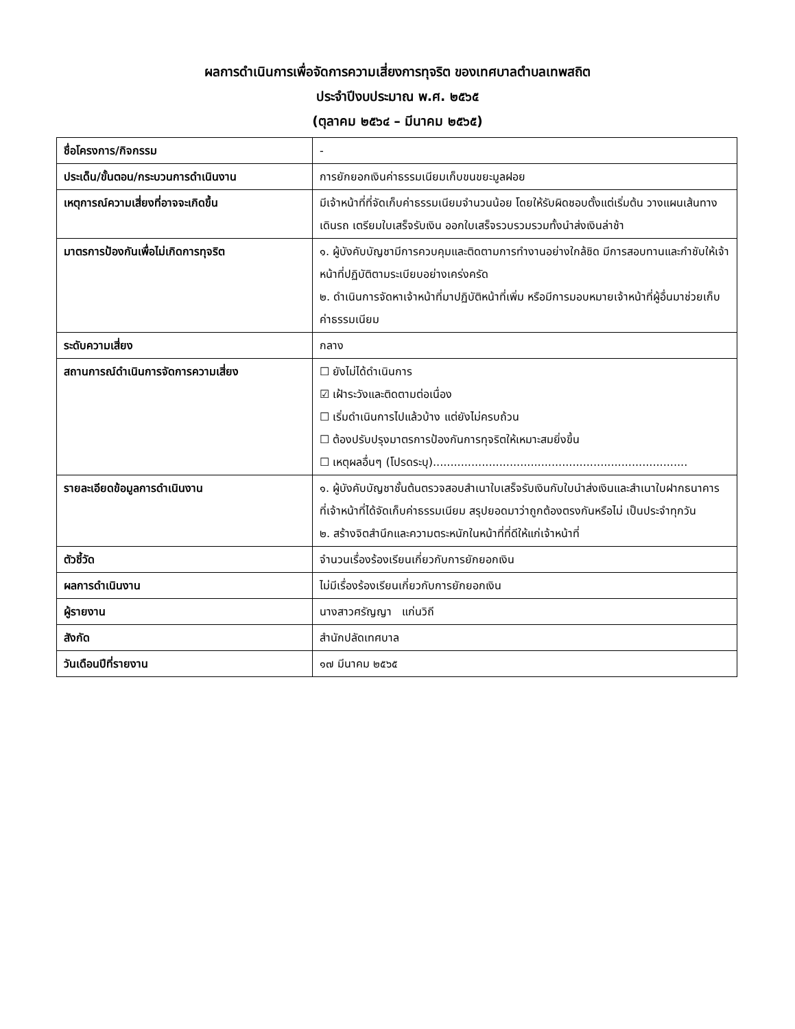ผลการดำเนินการเพื่อจัดการความเสี่ยงการทุจริต ของเทศบาลตำบลเทพสถิต
ประจำปีงบประมาณ พ.ศ. ๒๕๖๕
(ตุลาคม ๒๕๖๔ – มีนาคม ๒๕๖๕)
| ชื่อโครงการ/กิจกรรม | - |
| ประเด็น/ขั้นตอน/กระบวนการดำเนินงาน | การยักยอกเงินค่าธรรมเนียมเก็บขนขยะมูลฝอย |
| เหตุการณ์ความเสี่ยงที่อาจจะเกิดขึ้น | มีเจ้าหน้าที่ที่จัดเก็บค่าธรรมเนียมจำนวนน้อย โดยให้รับผิดชอบตั้งแต่เริ่มต้น วางแผนเส้นทางเดินรถ เตรียมใบเสร็จรับเงิน ออกใบเสร็จรวบรวมรวมทั้งนำส่งเงินล่าช้า |
| มาตรการป้องกันเพื่อไม่เกิดการทุจริต | ๑. ผู้บังคับบัญชามีการควบคุมและติดตามการทำงานอย่างใกล้ชิด มีการสอบทานและกำชับให้เจ้าหน้าที่ปฏิบัติตามระเบียบอย่างเคร่งครัด ๒. ดำเนินการจัดหาเจ้าหน้าที่มาปฏิบัติหน้าที่เพิ่ม หรือมีการมอบหมายเจ้าหน้าที่ผู้อื่นมาช่วยเก็บค่าธรรมเนียม |
| ระดับความเสี่ยง | กลาง |
| สถานการณ์ดำเนินการจัดการความเสี่ยง | ☐ ยังไม่ได้ดำเนินการ ☑ เฝ้าระวังและติดตามต่อเนื่อง ☐ เริ่มดำเนินการไปแล้วบ้าง แต่ยังไม่ครบถ้วน ☐ ต้องปรับปรุงมาตรการป้องกันการทุจริตให้เหมาะสมยิ่งขึ้น ☐ เหตุผลอื่นๆ (โปรดระบุ)......................................................................... |
| รายละเอียดข้อมูลการดำเนินงาน | ๑. ผู้บังคับบัญชาชั้นต้นตรวจสอบสำเนาใบเสร็จรับเงินกับใบนำส่งเงินและสำเนาใบฝากธนาคาร ที่เจ้าหน้าที่ได้จัดเก็บค่าธรรมเนียม สรุปยอดมาว่าถูกต้องตรงกันหรือไม่ เป็นประจำทุกวัน ๒. สร้างจิตสำนึกและความตระหนักในหน้าที่ที่ดีให้แก่เจ้าหน้าที่ |
| ตัวชี้วัด | จำนวนเรื่องร้องเรียนเกี่ยวกับการยักยอกเงิน |
| ผลการดำเนินงาน | ไม่มีเรื่องร้องเรียนเกี่ยวกับการยักยอกเงิน |
| ผู้รายงาน | นางสาวศรัญญา แก่นวิถี |
| สังกัด | สำนักปลัดเทศบาล |
| วันเดือนปีที่รายงาน | ๑๗ มีนาคม ๒๕๖๕ |